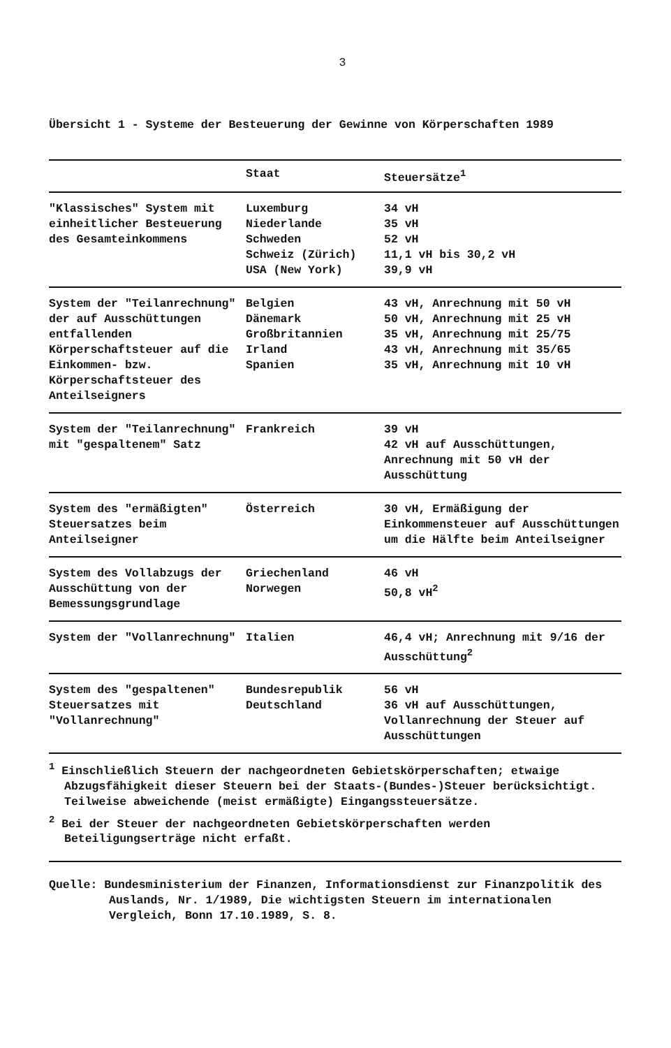3
Übersicht 1 - Systeme der Besteuerung der Gewinne von Körperschaften 1989
| | Staat | Steuersätze<sup>1</sup> |
| --- | --- | --- |
| "Klassisches" System mit einheitlicher Besteuerung des Gesamteinkommens | Luxemburg Niederlande Schweden Schweiz (Zürich) USA (New York) | 34 vH 35 vH 52 vH 11,1 vH bis 30,2 vH 39,9 vH |
| System der "Teilanrechnung" der auf Ausschüttungen entfallenden Körperschaftsteuer auf die Einkommen- bzw. Körperschaftsteuer des Anteilseigners | Belgien Dänemark Großbritannien Irland Spanien | 43 vH, Anrechnung mit 50 vH 50 vH, Anrechnung mit 25 vH 35 vH, Anrechnung mit 25/75 43 vH, Anrechnung mit 35/65 35 vH, Anrechnung mit 10 vH |
| System der "Teilanrechnung" mit "gespaltenem" Satz | Frankreich | 39 vH 42 vH auf Ausschüttungen, Anrechnung mit 50 vH der Ausschüttung |
| System des "ermäßigten" Steuersatzes beim Anteilseigner | Österreich | 30 vH, Ermäßigung der Einkommensteuer auf Ausschüttungen um die Hälfte beim Anteilseigner |
| System des Vollabzugs der Ausschüttung von der Bemessungsgrundlage | Griechenland Norwegen | 46 vH 50,8 vH<sup>2</sup> |
| System der "Vollanrechnung" | Italien | 46,4 vH; Anrechnung mit 9/16 der Ausschüttung<sup>2</sup> |
| System des "gespaltenen" Steuersatzes mit "Vollanrechnung" | Bundesrepublik Deutschland | 56 vH 36 vH auf Ausschüttungen, Vollanrechnung der Steuer auf Ausschüttungen |
<sup>1</sup> Einschließlich Steuern der nachgeordneten Gebietskörperschaften; etwaige Abzugsfähigkeit dieser Steuern bei der Staats-(Bundes-)Steuer berücksichtigt. Teilweise abweichende (meist ermäßigte) Eingangssteuersätze.
<sup>2</sup> Bei der Steuer der nachgeordneten Gebietskörperschaften werden Beteiligungserträge nicht erfaßt.
Quelle: Bundesministerium der Finanzen, Informationsdienst zur Finanzpolitik des Auslands, Nr. 1/1989, Die wichtigsten Steuern im internationalen Vergleich, Bonn 17.10.1989, S. 8.